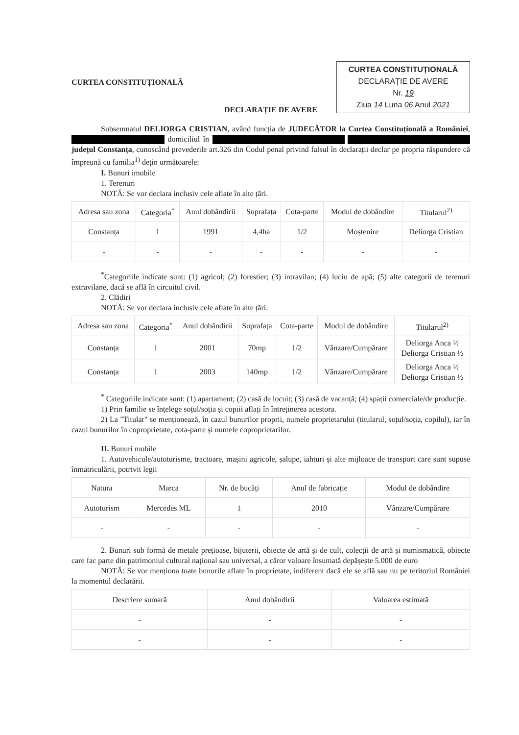CURTEA CONSTITUȚIONALĂ
CURTEA CONSTITUȚIONALĂ
DECLARAȚIE DE AVERE
Nr. 19
Ziua 14 Luna 06 Anul 2021
DECLARAȚIE DE AVERE
Subsemnatul DELIORGA CRISTIAN, având funcția de JUDECĂTOR la Curtea Constituțională a României, domiciliul în județul Constanța, cunoscând prevederile art.326 din Codul penal privind falsul în declarații declar pe propria răspundere că împreună cu familia<sup>1)</sup> dețin următoarele:
I. Bunuri imobile
1. Terenuri
NOTĂ: Se vor declara inclusiv cele aflate în alte țări.
| Adresa sau zona | Categoria<sup>*</sup> | Anul dobândirii | Suprafața | Cota-parte | Modul de dobândire | Titularul<sup>2)</sup> |
| --- | --- | --- | --- | --- | --- | --- |
| Constanța | 1 | 1991 | 4,4ha | 1/2 | Moștenire | Deliorga Cristian |
| - | - | - | - | - | - | - |
<sup>*</sup> Categoriile indicate sunt: (1) agricol; (2) forestier; (3) intravilan; (4) luciu de apă; (5) alte categorii de terenuri extravilane, dacă se află în circuitul civil.
2. Clădiri
NOTĂ: Se vor declara inclusiv cele aflate în alte țări.
| Adresa sau zona | Categoria<sup>*</sup> | Anul dobândirii | Suprafața | Cota-parte | Modul de dobândire | Titularul<sup>2)</sup> |
| --- | --- | --- | --- | --- | --- | --- |
| Constanța | 1 | 2001 | 70mp | 1/2 | Vânzare/Cumpărare | Deliorga Anca ½ Deliorga Cristian ½ |
| Constanța | 1 | 2003 | 140mp | 1/2 | Vânzare/Cumpărare | Deliorga Anca ½ Deliorga Cristian ½ |
<sup>*</sup> Categoriile indicate sunt: (1) apartament; (2) casă de locuit; (3) casă de vacanță; (4) spații comerciale/de producție.
1) Prin familie se înțelege soțul/soția și copiii aflați în întreținerea acestora.
2) La "Titular" se menționează, în cazul bunurilor proprii, numele proprietarului (titularul, soțul/soția, copilul), iar în cazul bunurilor în coproprietate, cota-parte și numele coproprietarilor.
II. Bunuri mobile
1. Autovehicule/autoturisme, tractoare, mașini agricole, șalupe, iahturi și alte mijloace de transport care sunt supuse înmatriculării, potrivit legii
| Natura | Marca | Nr. de bucăți | Anul de fabricație | Modul de dobândire |
| --- | --- | --- | --- | --- |
| Autoturism | Mercedes ML | 1 | 2010 | Vânzare/Cumpărare |
| - | - | - | - | - |
2. Bunuri sub formă de metale prețioase, bijuterii, obiecte de artă și de cult, colecții de artă și numismatică, obiecte care fac parte din patrimoniul cultural național sau universal, a căror valoare însumată depășește 5.000 de euro
NOTĂ: Se vor menționa toate bunurile aflate în proprietate, indiferent dacă ele se află sau nu pe teritoriul României la momentul declarării.
| Descriere sumară | Anul dobândirii | Valoarea estimată |
| --- | --- | --- |
| - | - | - |
| - | - | - |